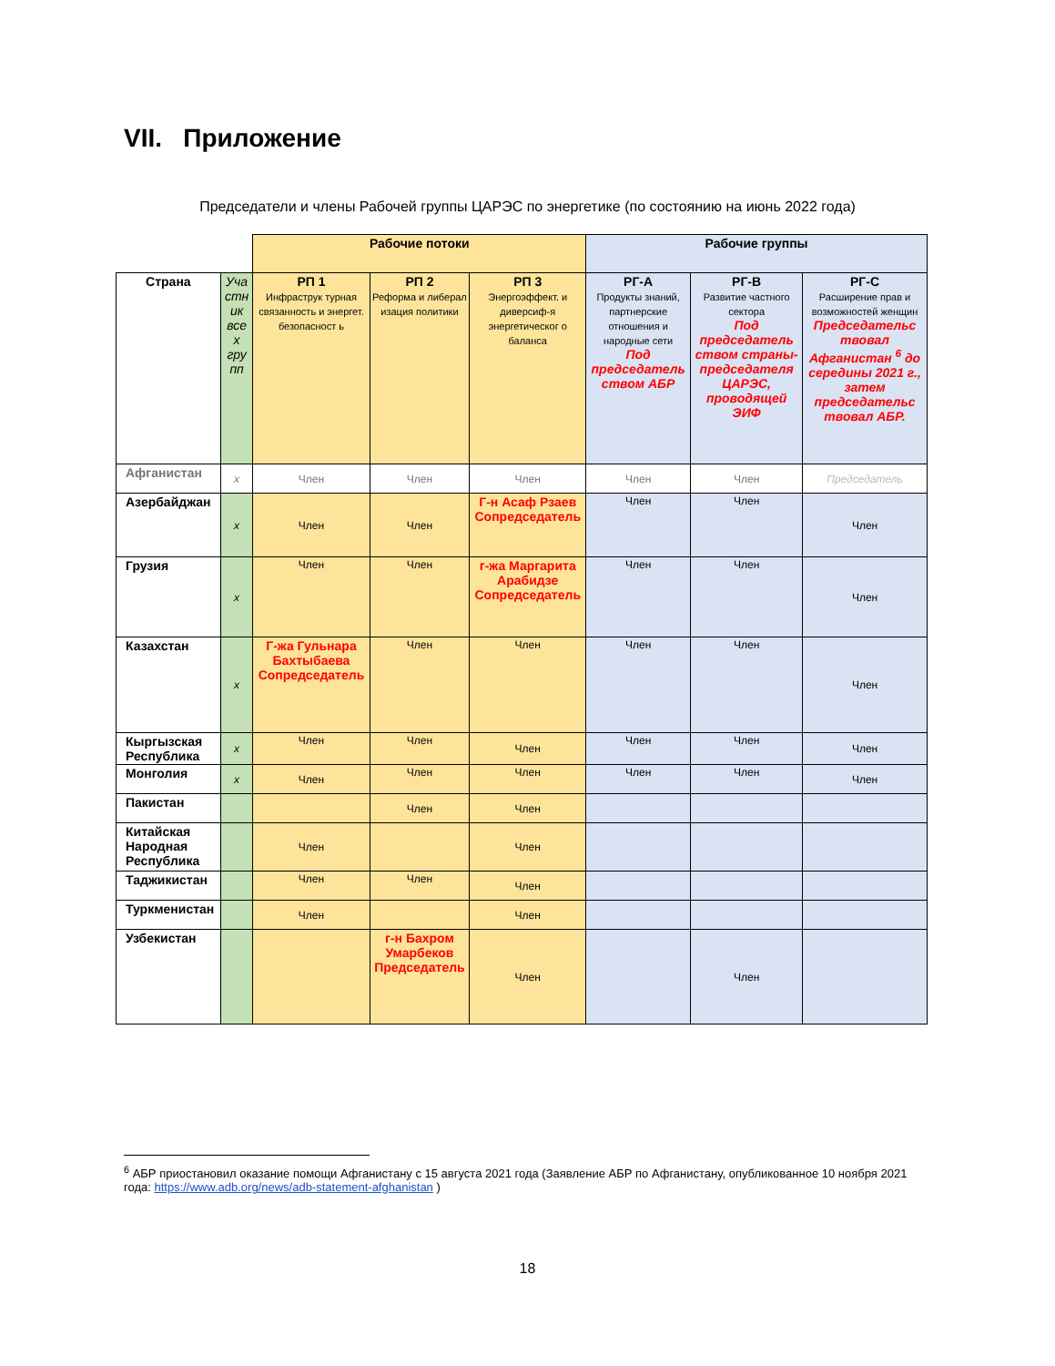VII. Приложение
Председатели и члены Рабочей группы ЦАРЭС по энергетике (по состоянию на июнь 2022 года)
| | | Рабочие потоки | | | Рабочие группы | | |
| --- | --- | --- | --- | --- | --- | --- | --- |
| Страна | Уча стн ик все х гру пп | РП 1 Инфраструк турная связанность и энергет. безопасност ь | РП 2 Реформа и либерал изация политики | РП 3 Энергоэффект. и диверсиф-я энергетическог о баланса | РГ-А Продукты знаний, партнерские отношения и народные сети Под председатель ством АБР | РГ-В Развитие частного сектора Под председатель ством страны-председателя ЦАРЭС, проводящей ЭИФ | РГ-С Расширение прав и возможностей женщин Председательс твовал Афганистан <sup>6</sup> до середины 2021 г., затем председательс твовал АБР. |
| Афганистан | x | Член | Член | Член | Член | Член | Председатель |
| Азербайджан | x | Член | Член | Г-н Асаф Рзаев Сопредседатель | Член | Член | Член |
| Грузия | x | Член | Член | г-жа Маргарита Арабидзе Сопредседатель | Член | Член | Член |
| Казахстан | x | Г-жа Гульнара Бахтыбаева Сопредседатель | Член | Член | Член | Член | Член |
| Кыргызская Республика | x | Член | Член | Член | Член | Член | Член |
| Монголия | x | Член | Член | Член | Член | Член | Член |
| Пакистан | | | Член | Член | | | |
| Китайская Народная Республика | | Член | | Член | | | |
| Таджикистан | | Член | Член | Член | | | |
| Туркменистан | | Член | | Член | | | |
| Узбекистан | | | г-н Бахром Умарбеков Председатель | Член | | Член | |
<sup>6</sup> АБР приостановил оказание помощи Афганистану с 15 августа 2021 года (Заявление АБР по Афганистану, опубликованное 10 ноября 2021 года: https://www.adb.org/news/adb-statement-afghanistan )
18